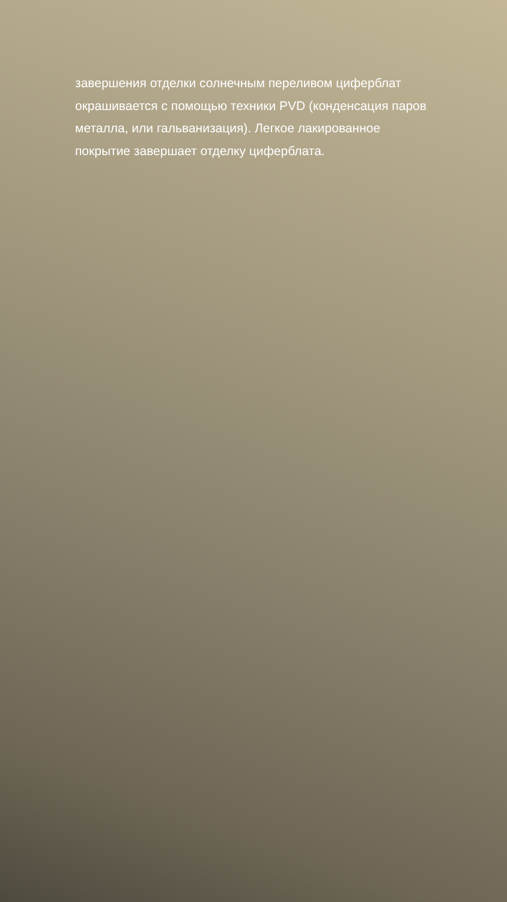завершения отделки солнечным переливом циферблат окрашивается с помощью техники PVD (конденсация паров металла, или гальванизация). Легкое лакированное покрытие завершает отделку циферблата.